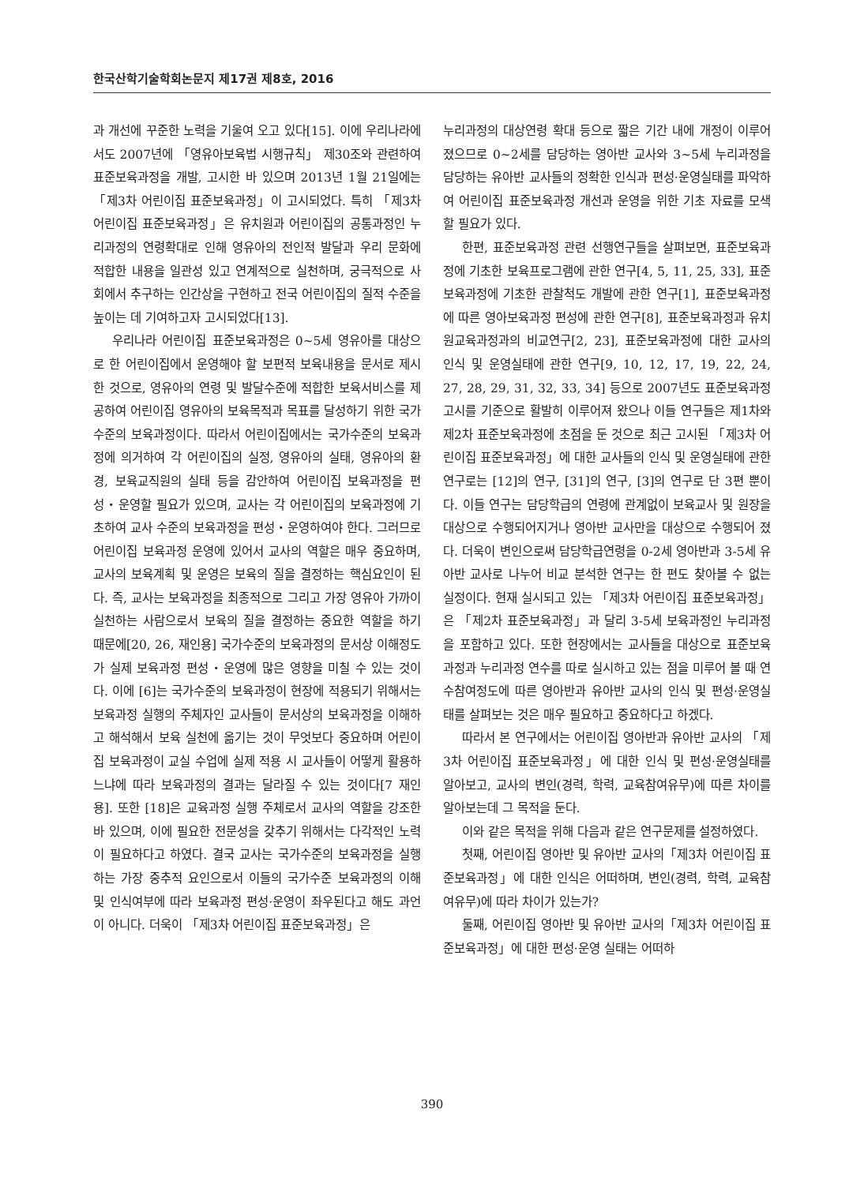한국산학기술학회논문지 제17권 제8호, 2016
과 개선에 꾸준한 노력을 기울여 오고 있다[15]. 이에 우리나라에서도 2007년에 「영유아보육법 시행규칙」 제30조와 관련하여 표준보육과정을 개발, 고시한 바 있으며 2013년 1월 21일에는 「제3차 어린이집 표준보육과정」이 고시되었다. 특히 「제3차 어린이집 표준보육과정」은 유치원과 어린이집의 공통과정인 누리과정의 연령확대로 인해 영유아의 전인적 발달과 우리 문화에 적합한 내용을 일관성 있고 연계적으로 실천하며, 궁극적으로 사회에서 추구하는 인간상을 구현하고 전국 어린이집의 질적 수준을 높이는 데 기여하고자 고시되었다[13].
우리나라 어린이집 표준보육과정은 0~5세 영유아를 대상으로 한 어린이집에서 운영해야 할 보편적 보육내용을 문서로 제시한 것으로, 영유아의 연령 및 발달수준에 적합한 보육서비스를 제공하여 어린이집 영유아의 보육목적과 목표를 달성하기 위한 국가수준의 보육과정이다. 따라서 어린이집에서는 국가수준의 보육과정에 의거하여 각 어린이집의 실정, 영유아의 실태, 영유아의 환경, 보육교직원의 실태 등을 감안하여 어린이집 보육과정을 편성・운영할 필요가 있으며, 교사는 각 어린이집의 보육과정에 기초하여 교사 수준의 보육과정을 편성・운영하여야 한다. 그러므로 어린이집 보육과정 운영에 있어서 교사의 역할은 매우 중요하며, 교사의 보육계획 및 운영은 보육의 질을 결정하는 핵심요인이 된다. 즉, 교사는 보육과정을 최종적으로 그리고 가장 영유아 가까이 실천하는 사람으로서 보육의 질을 결정하는 중요한 역할을 하기 때문에[20, 26, 재인용] 국가수준의 보육과정의 문서상 이해정도가 실제 보육과정 편성・운영에 많은 영향을 미칠 수 있는 것이다. 이에 [6]는 국가수준의 보육과정이 현장에 적용되기 위해서는 보육과정 실행의 주체자인 교사들이 문서상의 보육과정을 이해하고 해석해서 보육 실천에 옮기는 것이 무엇보다 중요하며 어린이집 보육과정이 교실 수업에 실제 적용 시 교사들이 어떻게 활용하느냐에 따라 보육과정의 결과는 달라질 수 있는 것이다[7 재인용]. 또한 [18]은 교육과정 실행 주체로서 교사의 역할을 강조한 바 있으며, 이에 필요한 전문성을 갖추기 위해서는 다각적인 노력이 필요하다고 하였다. 결국 교사는 국가수준의 보육과정을 실행하는 가장 중추적 요인으로서 이들의 국가수준 보육과정의 이해 및 인식여부에 따라 보육과정 편성·운영이 좌우된다고 해도 과언이 아니다. 더욱이 「제3차 어린이집 표준보육과정」은
누리과정의 대상연령 확대 등으로 짧은 기간 내에 개정이 이루어졌으므로 0~2세를 담당하는 영아반 교사와 3~5세 누리과정을 담당하는 유아반 교사들의 정확한 인식과 편성·운영실태를 파악하여 어린이집 표준보육과정 개선과 운영을 위한 기초 자료를 모색할 필요가 있다.
한편, 표준보육과정 관련 선행연구들을 살펴보면, 표준보육과정에 기초한 보육프로그램에 관한 연구[4, 5, 11, 25, 33], 표준보육과정에 기초한 관찰척도 개발에 관한 연구[1], 표준보육과정에 따른 영아보육과정 편성에 관한 연구[8], 표준보육과정과 유치원교육과정과의 비교연구[2, 23], 표준보육과정에 대한 교사의 인식 및 운영실태에 관한 연구[9, 10, 12, 17, 19, 22, 24, 27, 28, 29, 31, 32, 33, 34] 등으로 2007년도 표준보육과정 고시를 기준으로 활발히 이루어져 왔으나 이들 연구들은 제1차와 제2차 표준보육과정에 초점을 둔 것으로 최근 고시된 「제3차 어린이집 표준보육과정」에 대한 교사들의 인식 및 운영실태에 관한 연구로는 [12]의 연구, [31]의 연구, [3]의 연구로 단 3편 뿐이다. 이들 연구는 담당학급의 연령에 관계없이 보육교사 및 원장을 대상으로 수행되어지거나 영아반 교사만을 대상으로 수행되어 졌다. 더욱이 변인으로써 담당학급연령을 0-2세 영아반과 3-5세 유아반 교사로 나누어 비교 분석한 연구는 한 편도 찾아볼 수 없는 실정이다. 현재 실시되고 있는 「제3차 어린이집 표준보육과정」은 「제2차 표준보육과정」과 달리 3-5세 보육과정인 누리과정을 포함하고 있다. 또한 현장에서는 교사들을 대상으로 표준보육과정과 누리과정 연수를 따로 실시하고 있는 점을 미루어 볼 때 연수참여정도에 따른 영아반과 유아반 교사의 인식 및 편성·운영실태를 살펴보는 것은 매우 필요하고 중요하다고 하겠다.
따라서 본 연구에서는 어린이집 영아반과 유아반 교사의 「제3차 어린이집 표준보육과정」에 대한 인식 및 편성·운영실태를 알아보고, 교사의 변인(경력, 학력, 교육참여유무)에 따른 차이를 알아보는데 그 목적을 둔다.
이와 같은 목적을 위해 다음과 같은 연구문제를 설정하였다.
첫째, 어린이집 영아반 및 유아반 교사의「제3차 어린이집 표준보육과정」에 대한 인식은 어떠하며, 변인(경력, 학력, 교육참여유무)에 따라 차이가 있는가?
둘째, 어린이집 영아반 및 유아반 교사의「제3차 어린이집 표준보육과정」에 대한 편성·운영 실태는 어떠하
390